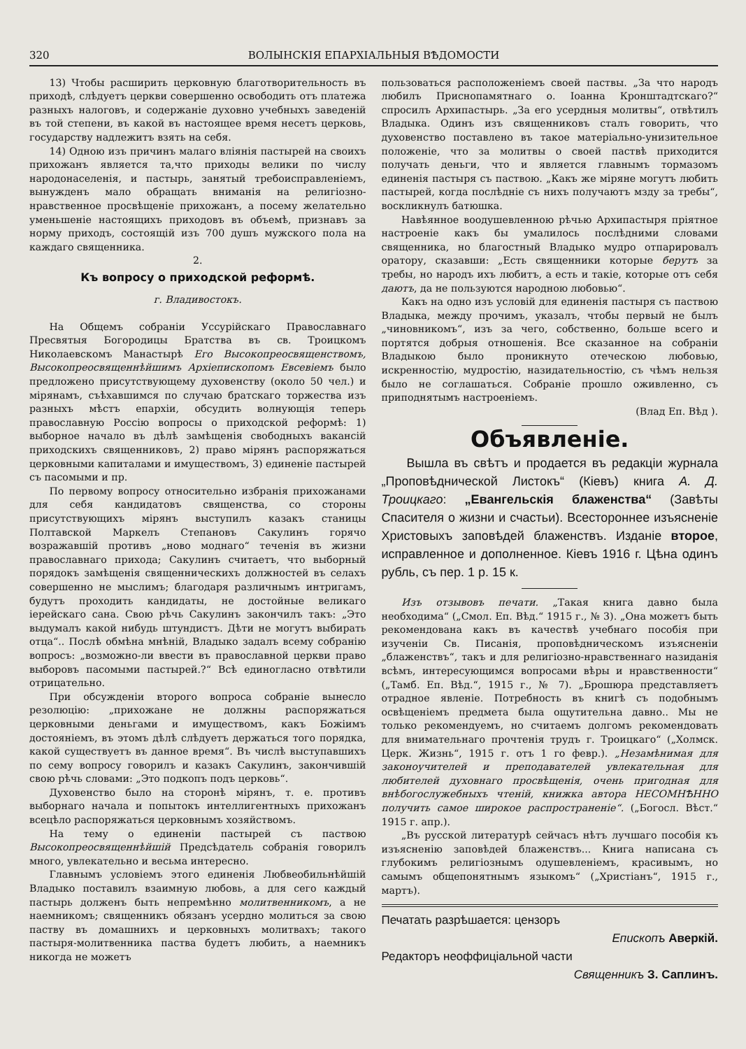320 ВОЛЫНСКІЯ ЕПАРХІАЛЬНЫЯ ВѢДОМОСТИ
13) Чтобы расширить церковную благотворительность въ приходѣ, слѣдуетъ церкви совершенно освободить отъ платежа разныхъ налоговъ, и содержаніе духовно учебныхъ заведеній въ той степени, въ какой въ настоящее время несетъ церковь, государству надлежитъ взять на себя.
14) Одною изъ причинъ малаго вліянія пастырей на своихъ прихожанъ является та,что приходы велики по числу народонаселенія, и пастырь, занятый требоисправленіемъ, вынужденъ мало обращать вниманія на религіозно-нравственное просвѣщеніе прихожанъ, а посему желательно уменьшеніе настоящихъ приходовъ въ объемѣ, признавъ за норму приходъ, состоящій изъ 700 душъ мужского пола на каждаго священника.
2.
Къ вопросу о приходской реформѣ.
г. Владивостокъ.
На Общемъ собраніи Уссурійскаго Православнаго Пресвятыя Богородицы Братства въ св. Троицкомъ Николаевскомъ Манастырѣ Его Высокопреосвященствомъ, Высокопреосвященнѣйшимъ Архіепископомъ Евсевіемъ было предложено присутствующему духовенству (около 50 чел.) и мірянамъ, съѣхавшимся по случаю братскаго торжества изъ разныхъ мѣстъ епархіи, обсудить волнующія теперь православную Россію вопросы о приходской реформѣ: 1) выборное начало въ дѣлѣ замѣщенія свободныхъ вакансій приходскихъ священниковъ, 2) право мірянъ распоряжаться церковными капиталами и имуществомъ, 3) единеніе пастырей съ пасомыми и пр.
По первому вопросу относительно избранія прихожанами для себя кандидатовъ священства, со стороны присутствующихъ мірянъ выступилъ казакъ станицы Полтавской Маркелъ Степановъ Сакулинъ горячо возражавшій противъ „ново моднаго“ теченія въ жизни православнаго прихода; Сакулинъ считаетъ, что выборный порядокъ замѣщенія священническихъ должностей въ селахъ совершенно не мыслимъ; благодаря различнымъ интригамъ, будутъ проходить кандидаты, не достойные великаго іерейскаго сана. Свою рѣчь Сакулинъ закончилъ такъ: „Это выдумалъ какой нибудь штундистъ. Дѣти не могутъ выбирать отца“.. Послѣ обмѣна мнѣній, Владыко задалъ всему собранію вопросъ: „возможно-ли ввести въ православной церкви право выборовъ пасомыми пастырей.?“ Всѣ единогласно отвѣтили отрицательно.
При обсужденіи второго вопроса собраніе вынесло резолюцію: „прихожане не должны распоряжаться церковными деньгами и имуществомъ, какъ Божіимъ достояніемъ, въ этомъ дѣлѣ слѣдуетъ держаться того порядка, какой существуетъ въ данное время“. Въ числѣ выступавшихъ по сему вопросу говорилъ и казакъ Сакулинъ, закончившій свою рѣчь словами: „Это подкопъ подъ церковь“.
Духовенство было на сторонѣ мірянъ, т. е. противъ выборнаго начала и попытокъ интеллигентныхъ прихожанъ всецѣло распоряжаться церковнымъ хозяйствомъ.
На тему о единеніи пастырей съ паствою Высокопреосвященнѣйшій Предсѣдатель собранія говорилъ много, увлекательно и весьма интересно.
Главнымъ условіемъ этого единенія Любвеобильнѣйшій Владыко поставилъ взаимную любовь, а для сего каждый пастырь долженъ быть непремѣнно молитвенникомъ, а не наемникомъ; священникъ обязанъ усердно молиться за свою паству въ домашнихъ и церковныхъ молитвахъ; такого пастыря-молитвенника паства будетъ любить, а наемникъ никогда не можетъ
пользоваться расположеніемъ своей паствы. „За что народъ любилъ Приснопамятнаго о. Іоанна Кронштадтскаго?“ спросилъ Архипастырь. „За его усердныя молитвы“, отвѣтилъ Владыка. Одинъ изъ священниковъ сталъ говорить, что духовенство поставлено въ такое матеріально-унизительное положеніе, что за молитвы о своей паствѣ приходится получать деньги, что и является главнымъ тормазомъ единенія пастыря съ паствою. „Какъ же міряне могутъ любить пастырей, когда послѣдніе съ нихъ получаютъ мзду за требы“, воскликнулъ батюшка.
Навѣянное воодушевленною рѣчью Архипастыря пріятное настроеніе какъ бы умалилось послѣдними словами священника, но благостный Владыко мудро отпарировалъ оратору, сказавши: „Есть священники которые берутъ за требы, но народъ ихъ любитъ, а есть и такіе, которые отъ себя даютъ, да не пользуются народною любовью“.
Какъ на одно изъ условій для единенія пастыря съ паствою Владыка, между прочимъ, указалъ, чтобы первый не былъ „чиновникомъ“, изъ за чего, собственно, больше всего и портятся добрыя отношенія. Все сказанное на собраніи Владыкою было проникнуто отеческою любовью, искренностію, мудростію, назидательностію, съ чѣмъ нельзя было не соглашаться. Собраніе прошло оживленно, съ приподнятымъ настроеніемъ.
(Влад Еп. Вѣд ).
Объявленіе.
Вышла въ свѣтъ и продается въ редакціи журнала „Проповѣднической Листокъ“ (Кіевъ) книга А. Д. Троицкаго: „Евангельскія блаженства“ (Завѣты Спасителя о жизни и счастьи). Всестороннее изъясненіе Христовыхъ заповѣдей блаженствъ. Изданіе второе, исправленное и дополненное. Кіевъ 1916 г. Цѣна одинъ рубль, съ пер. 1 р. 15 к.
Изъ отзывовъ печати. „Такая книга давно была необходима“ („Смол. Еп. Вѣд.“ 1915 г., № 3). „Она можетъ быть рекомендована какъ въ качествѣ учебнаго пособія при изученіи Св. Писанія, проповѣдническомъ изъясненіи „блаженствъ“, такъ и для религіозно-нравственнаго назиданія всѣмъ, интересующимся вопросами вѣры и нравственности“ („Тамб. Еп. Вѣд.“, 1915 г., № 7). „Брошюра представляетъ отрадное явленіе. Потребность въ книгѣ съ подобнымъ освѣщеніемъ предмета была ощутительна давно.. Мы не только рекомендуемъ, но считаемъ долгомъ рекомендовать для внимательнаго прочтенія трудъ г. Троицкаго“ („Холмск. Церк. Жизнь“, 1915 г. отъ 1 го февр.). „Незамѣнимая для законоучителей и преподавателей увлекательная для любителей духовнаго просвѣщенія, очень пригодная для внѣбогослужебныхъ чтеній, книжка автора НЕСОМНѢННО получить самое широкое распространеніе“. („Богосл. Вѣст.“ 1915 г. апр.).
„Въ русской литературѣ сейчасъ нѣтъ лучшаго пособія къ изъясненію заповѣдей блаженствъ... Книга написана съ глубокимъ религіознымъ одушевленіемъ, красивымъ, но самымъ общепонятнымъ языкомъ“ („Христіанъ“, 1915 г., мартъ).
Печатать разрѣшается: цензоръ
Епископъ Аверкій.
Редакторъ неоффиціальной части
Священникъ З. Саплинъ.